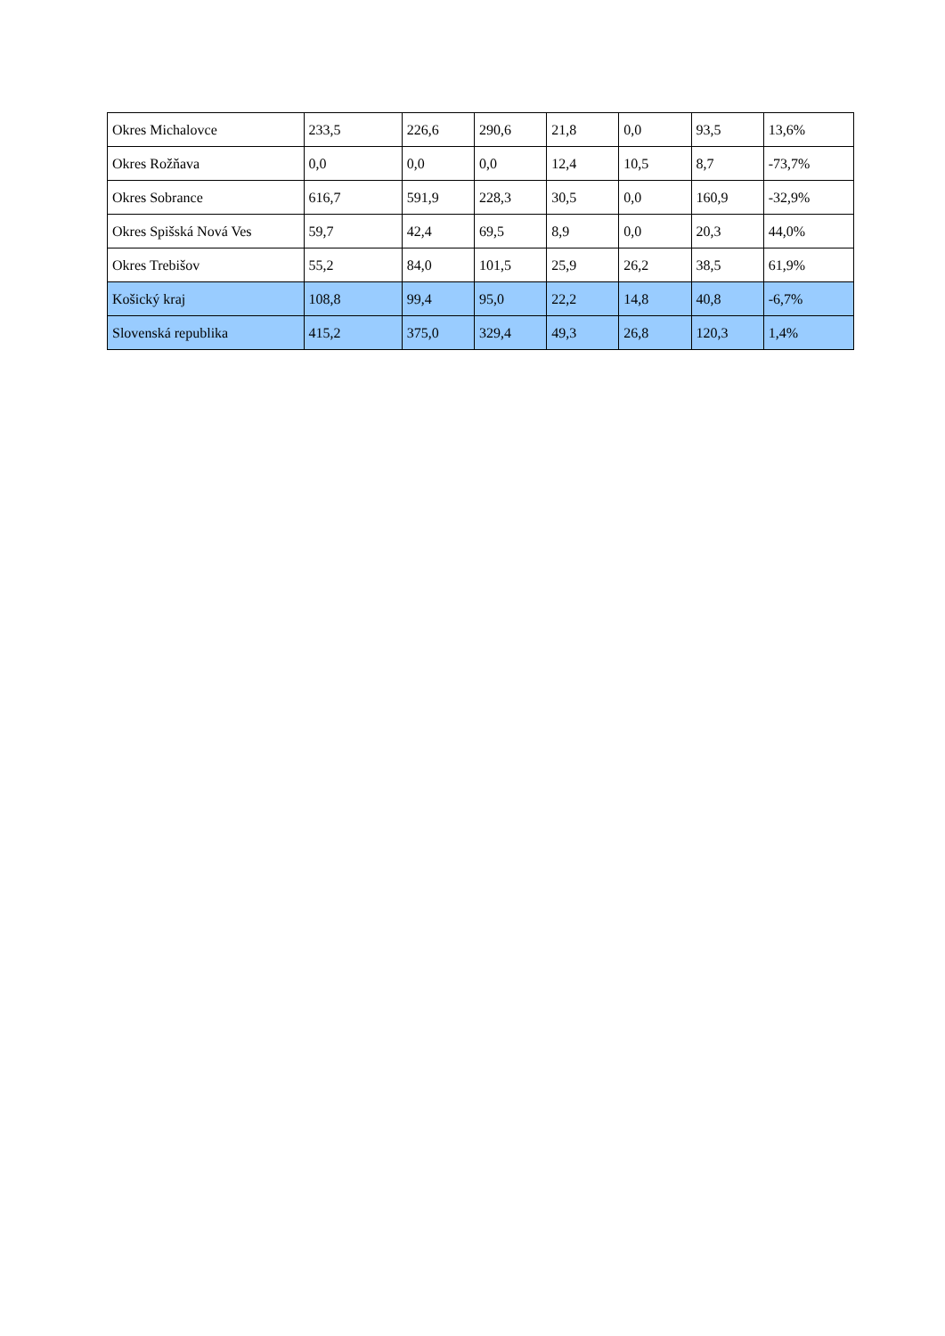| Okres Michalovce | 233,5 | 226,6 | 290,6 | 21,8 | 0,0 | 93,5 | 13,6% |
| Okres Rožňava | 0,0 | 0,0 | 0,0 | 12,4 | 10,5 | 8,7 | -73,7% |
| Okres Sobrance | 616,7 | 591,9 | 228,3 | 30,5 | 0,0 | 160,9 | -32,9% |
| Okres Spišská Nová Ves | 59,7 | 42,4 | 69,5 | 8,9 | 0,0 | 20,3 | 44,0% |
| Okres Trebišov | 55,2 | 84,0 | 101,5 | 25,9 | 26,2 | 38,5 | 61,9% |
| Košický kraj | 108,8 | 99,4 | 95,0 | 22,2 | 14,8 | 40,8 | -6,7% |
| Slovenská republika | 415,2 | 375,0 | 329,4 | 49,3 | 26,8 | 120,3 | 1,4% |